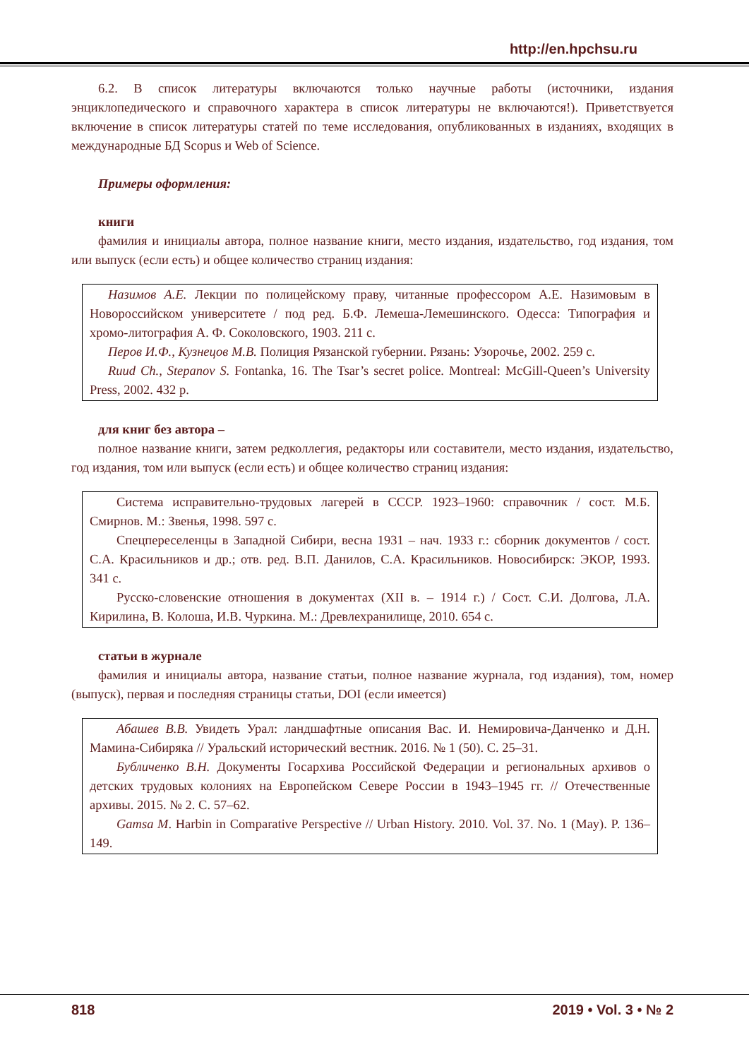http://en.hpchsu.ru
6.2. В список литературы включаются только научные работы (источники, издания энциклопедического и справочного характера в список литературы не включаются!). Приветствуется включение в список литературы статей по теме исследования, опубликованных в изданиях, входящих в международные БД Scopus и Web of Science.
Примеры оформления:
книги
фамилия и инициалы автора, полное название книги, место издания, издательство, год издания, том или выпуск (если есть) и общее количество страниц издания:
Назимов А.Е. Лекции по полицейскому праву, читанные профессором А.Е. Назимовым в Новороссийском университете / под ред. Б.Ф. Лемеша-Лемешинского. Одесса: Типография и хромо-литография А. Ф. Соколовского, 1903. 211 с.
Перов И.Ф., Кузнецов М.В. Полиция Рязанской губернии. Рязань: Узорочье, 2002. 259 с.
Ruud Ch., Stepanov S. Fontanka, 16. The Tsar’s secret police. Montreal: McGill-Queen’s University Press, 2002. 432 p.
для книг без автора –
полное название книги, затем редколлегия, редакторы или составители, место издания, издательство, год издания, том или выпуск (если есть) и общее количество страниц издания:
Система исправительно-трудовых лагерей в СССР. 1923–1960: справочник / сост. М.Б. Смирнов. М.: Звенья, 1998. 597 с.
Спецпереселенцы в Западной Сибири, весна 1931 – нач. 1933 г.: сборник документов / сост. С.А. Красильников и др.; отв. ред. В.П. Данилов, С.А. Красильников. Новосибирск: ЭКОР, 1993. 341 с.
Русско-словенские отношения в документах (XII в. – 1914 г.) / Сост. С.И. Долгова, Л.А. Кирилина, В. Колоша, И.В. Чуркина. М.: Древлехранилище, 2010. 654 с.
статьи в журнале
фамилия и инициалы автора, название статьи, полное название журнала, год издания), том, номер (выпуск), первая и последняя страницы статьи, DOI (если имеется)
Абашев В.В. Увидеть Урал: ландшафтные описания Вас. И. Немировича-Данченко и Д.Н. Мамина-Сибиряка // Уральский исторический вестник. 2016. № 1 (50). С. 25–31.
Бубличенко В.Н. Документы Госархива Российской Федерации и региональных архивов о детских трудовых колониях на Европейском Севере России в 1943–1945 гг. // Отечественные архивы. 2015. № 2. С. 57–62.
Gamsa M. Harbin in Comparative Perspective // Urban History. 2010. Vol. 37. No. 1 (May). P. 136–149.
818 2019 • Vol. 3 • № 2